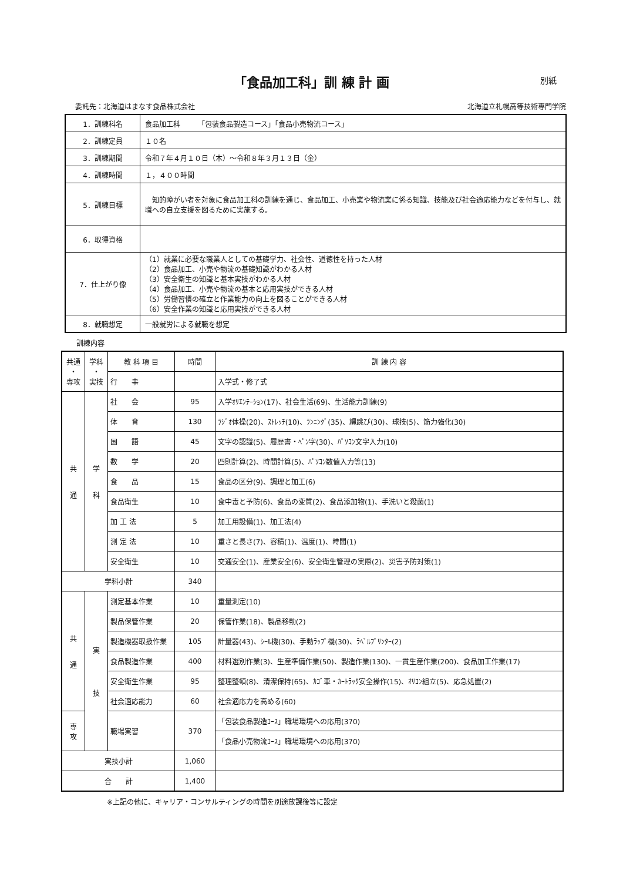「食品加工科」訓 練 計 画 別紙
委託先：北海道はまなす食品株式会社 北海道立札幌高等技術専門学院
| 1．訓練科名 | 食品加工科 「包装食品製造コース」「食品小売物流コース」 |
| 2．訓練定員 | １０名 |
| 3．訓練期間 | 令和７年４月１０日（木）～令和８年３月１３日（金） |
| 4．訓練時間 | １，４００時間 |
| 5．訓練目標 | 知的障がい者を対象に食品加工科の訓練を通じ、食品加工、小売業や物流業に係る知識、技能及び社会適応能力などを付与し、就職への自立支援を図るために実施する。 |
| 6．取得資格 | |
| 7．仕上がり像 | （1）就業に必要な職業人としての基礎学力、社会性、道徳性を持った人材 （2）食品加工、小売や物流の基礎知識がわかる人材 （3）安全衛生の知識と基本実技がわかる人材 （4）食品加工、小売や物流の基本と応用実技ができる人材 （5）労働習慣の確立と作業能力の向上を図ることができる人材 （6）安全作業の知識と応用実技ができる人材 |
| 8．就職想定 | 一般就労による就職を想定 |
訓練内容
| 共通 ・ 専攻 | 学科 ・ 実技 | 教 科 項 目 | 時間 | 訓 練 内 容 |
| --- | --- | --- | --- | --- |
| | | 行 事 | | 入学式・修了式 |
| 共 通 | 学 科 | 社 会 | 95 | 入学ｵﾘｴﾝﾃｰｼｮﾝ(17)、社会生活(69)、生活能力訓練(9) |
| | | 体 育 | 130 | ﾗｼﾞｵ体操(20)、ｽﾄﾚｯﾁ(10)、ﾗﾝﾆﾝｸﾞ(35)、縄跳び(30)、球技(5)、筋力強化(30) |
| | | 国 語 | 45 | 文字の認識(5)、履歴書・ﾍﾟﾝ字(30)、ﾊﾟｿｺﾝ文字入力(10) |
| | | 数 学 | 20 | 四則計算(2)、時間計算(5)、ﾊﾟｿｺﾝ数値入力等(13) |
| | | 食 品 | 15 | 食品の区分(9)、調理と加工(6) |
| | | 食品衛生 | 10 | 食中毒と予防(6)、食品の変質(2)、食品添加物(1)、手洗いと殺菌(1) |
| | | 加 工 法 | 5 | 加工用設備(1)、加工法(4) |
| | | 測 定 法 | 10 | 重さと長さ(7)、容積(1)、温度(1)、時間(1) |
| | | 安全衛生 | 10 | 交通安全(1)、産業安全(6)、安全衛生管理の実際(2)、災害予防対策(1) |
| 学科小計 | | | 340 | |
| 共 通 | 実 技 | 測定基本作業 | 10 | 重量測定(10) |
| | | 製品保管作業 | 20 | 保管作業(18)、製品移動(2) |
| | | 製造機器取扱作業 | 105 | 計量器(43)、ｼｰﾙ機(30)、手動ﾗｯﾌﾟ機(30)、ﾗﾍﾞﾙﾌﾟﾘﾝﾀｰ(2) |
| | | 食品製造作業 | 400 | 材料選別作業(3)、生産準備作業(50)、製造作業(130)、一貫生産作業(200)、食品加工作業(17) |
| | | 安全衛生作業 | 95 | 整理整頓(8)、清潔保持(65)、ｶｺﾞ車・ｶｰﾄﾗｯｸ安全操作(15)、ｵﾘｺﾝ組立(5)、応急処置(2) |
| | | 社会適応能力 | 60 | 社会適応力を高める(60) |
| 専 攻 | | 職場実習 | 370 | 「包装食品製造ｺｰｽ」職場環境への応用(370) |
| | | | | 「食品小売物流ｺｰｽ」職場環境への応用(370) |
| 実技小計 | | | 1,060 | |
| 合 計 | | | 1,400 | |
※上記の他に、キャリア・コンサルティングの時間を別途放課後等に設定